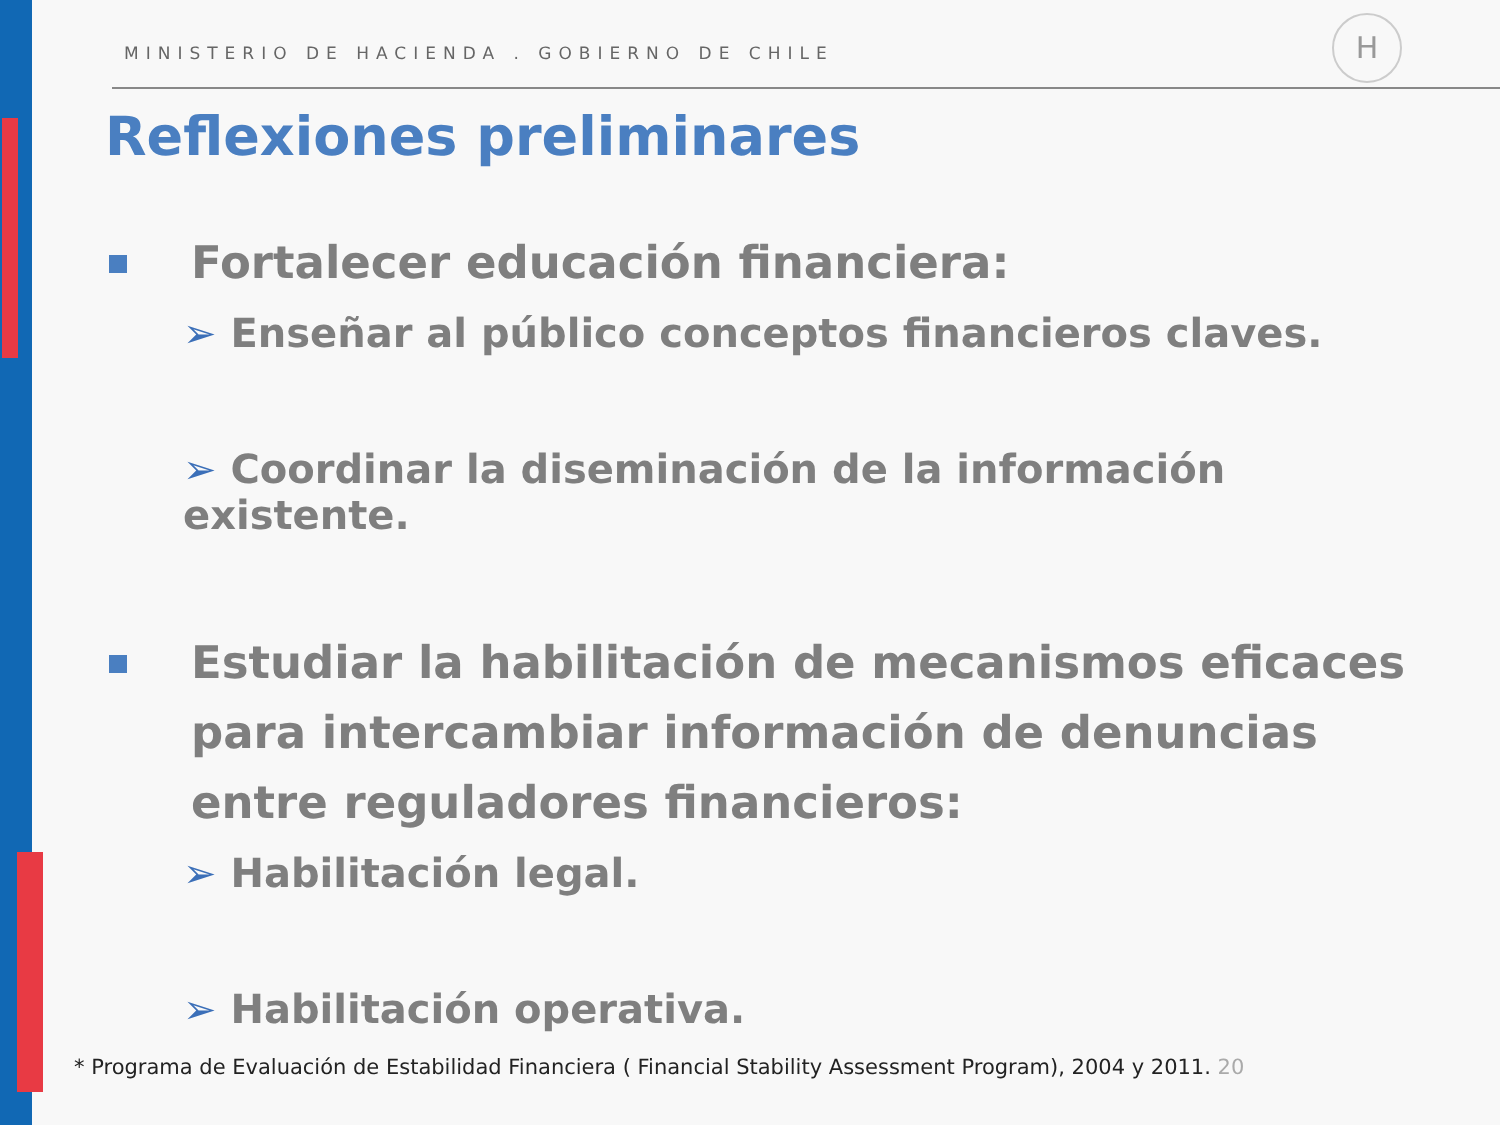MINISTERIO DE HACIENDA . GOBIERNO DE CHILE
H
Reflexiones preliminares
Fortalecer educación financiera:
➢ Enseñar al público conceptos financieros claves.
➢ Coordinar la diseminación de la información existente.
Estudiar la habilitación de mecanismos eficaces para intercambiar información de denuncias entre reguladores financieros:
➢ Habilitación legal.
➢ Habilitación operativa.
* Programa de Evaluación de Estabilidad Financiera ( Financial Stability Assessment Program), 2004 y 2011. 20